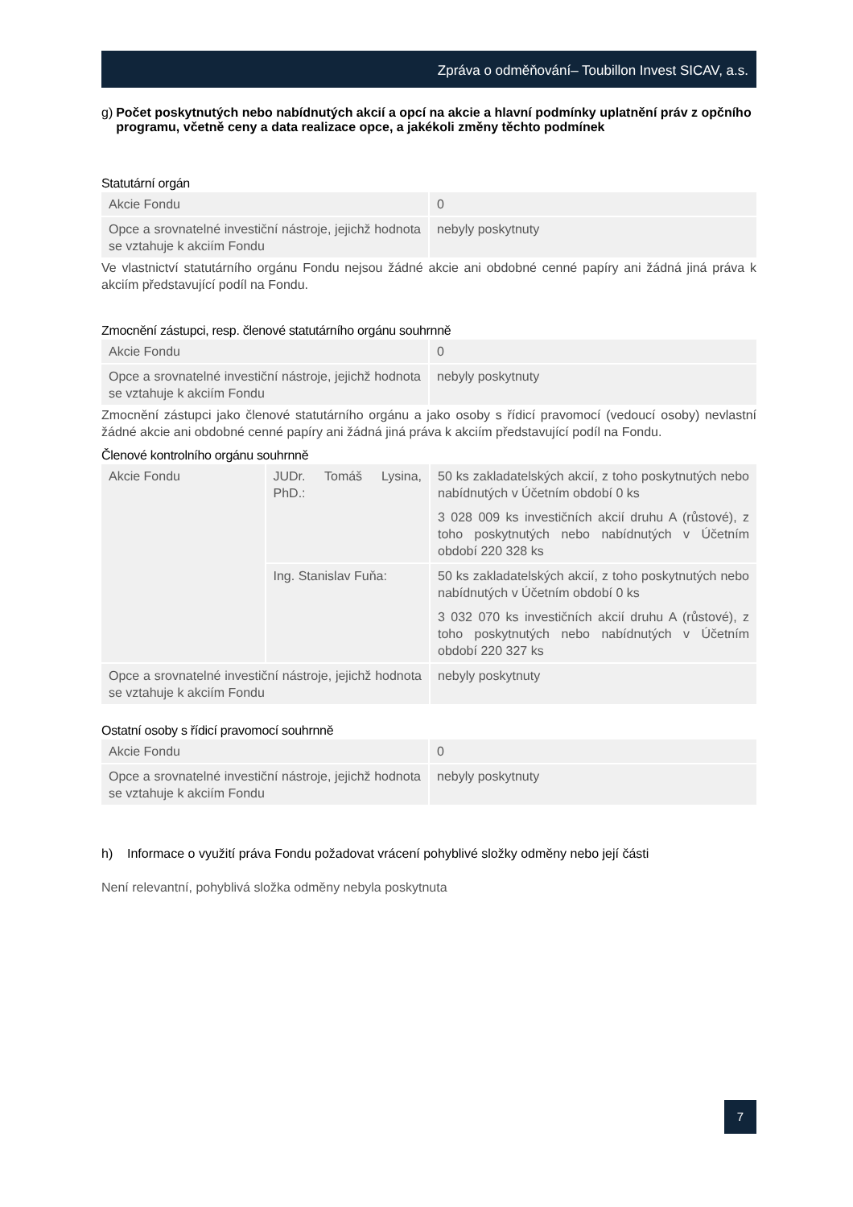Zpráva o odměňování– Toubillon Invest SICAV, a.s.
g) Počet poskytnutých nebo nabídnutých akcií a opcí na akcie a hlavní podmínky uplatnění práv z opčního programu, včetně ceny a data realizace opce, a jakékoli změny těchto podmínek
Statutární orgán
| Akcie Fondu | 0 |
| Opce a srovnatelné investiční nástroje, jejichž hodnota se vztahuje k akciím Fondu | nebyly poskytnuty |
Ve vlastnictví statutárního orgánu Fondu nejsou žádné akcie ani obdobné cenné papíry ani žádná jiná práva k akciím představující podíl na Fondu.
Zmocnění zástupci, resp. členové statutárního orgánu souhrnně
| Akcie Fondu | 0 |
| Opce a srovnatelné investiční nástroje, jejichž hodnota se vztahuje k akciím Fondu | nebyly poskytnuty |
Zmocnění zástupci jako členové statutárního orgánu a jako osoby s řídicí pravomocí (vedoucí osoby) nevlastní žádné akcie ani obdobné cenné papíry ani žádná jiná práva k akciím představující podíl na Fondu.
Členové kontrolního orgánu souhrnně
| Akcie Fondu | JUDr. Tomáš Lysina, PhD.: | 50 ks zakladatelských akcií, z toho poskytnutých nebo nabídnutých v Účetním období 0 ks 3 028 009 ks investičních akcií druhu A (růstové), z toho poskytnutých nebo nabídnutých v Účetním období 220 328 ks |
| | Ing. Stanislav Fuňa: | 50 ks zakladatelských akcií, z toho poskytnutých nebo nabídnutých v Účetním období 0 ks 3 032 070 ks investičních akcií druhu A (růstové), z toho poskytnutých nebo nabídnutých v Účetním období 220 327 ks |
| Opce a srovnatelné investiční nástroje, jejichž hodnota se vztahuje k akciím Fondu | | nebyly poskytnuty |
Ostatní osoby s řídicí pravomocí souhrnně
| Akcie Fondu | 0 |
| Opce a srovnatelné investiční nástroje, jejichž hodnota se vztahuje k akciím Fondu | nebyly poskytnuty |
h) Informace o využití práva Fondu požadovat vrácení pohyblivé složky odměny nebo její části
Není relevantní, pohyblivá složka odměny nebyla poskytnuta
7